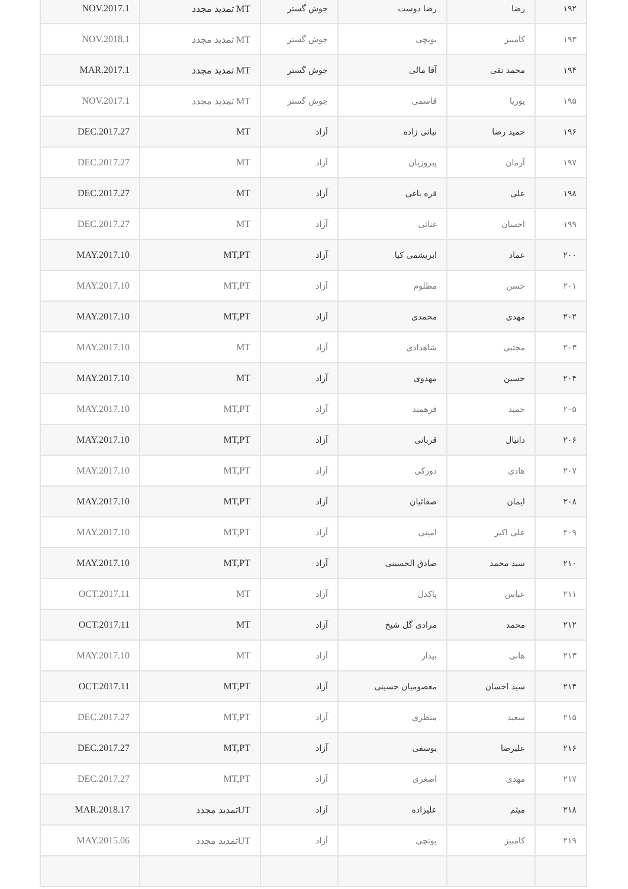| ۱۹۲ | رضا | رضا دوست | جوش گستر | MT تمدید مجدد | NOV.2017.1 |
| ۱۹۳ | کامبیز | یونچی | جوش گستر | MT تمدید مجدد | NOV.2018.1 |
| ۱۹۴ | محمد تقی | آقا مالی | جوش گستر | MT تمدید مجدد | MAR.2017.1 |
| ۱۹۵ | پوریا | قاسمی | جوش گستر | MT تمدید مجدد | NOV.2017.1 |
| ۱۹۶ | حمید رضا | نباتی زاده | آزاد | MT | DEC.2017.27 |
| ۱۹۷ | آرمان | پیروزیان | آزاد | MT | DEC.2017.27 |
| ۱۹۸ | علی | قره باغی | آزاد | MT | DEC.2017.27 |
| ۱۹۹ | احسان | غنائی | آزاد | MT | DEC.2017.27 |
| ۲۰۰ | عماد | ابریشمی کیا | آزاد | MT,PT | MAY.2017.10 |
| ۲۰۱ | حسن | مظلوم | آزاد | MT,PT | MAY.2017.10 |
| ۲۰۲ | مهدی | محمدی | آزاد | MT,PT | MAY.2017.10 |
| ۲۰۳ | مجتبی | شاهدادی | آزاد | MT | MAY.2017.10 |
| ۲۰۴ | حسین | مهدوی | آزاد | MT | MAY.2017.10 |
| ۲۰۵ | حمید | فرهمند | آزاد | MT,PT | MAY.2017.10 |
| ۲۰۶ | دانیال | قربانی | آزاد | MT,PT | MAY.2017.10 |
| ۲۰۷ | هادی | دورکی | آزاد | MT,PT | MAY.2017.10 |
| ۲۰۸ | ایمان | صفائیان | آزاد | MT,PT | MAY.2017.10 |
| ۲۰۹ | علی اکبر | امینی | آزاد | MT,PT | MAY.2017.10 |
| ۲۱۰ | سید محمد | صادق الحسینی | آزاد | MT,PT | MAY.2017.10 |
| ۲۱۱ | عباس | پاکدل | آزاد | MT | OCT.2017.11 |
| ۲۱۲ | محمد | مرادی گل شیخ | آزاد | MT | OCT.2017.11 |
| ۲۱۳ | هانی | بیدار | آزاد | MT | MAY.2017.10 |
| ۲۱۴ | سید احسان | معصومیان حسینی | آزاد | MT,PT | OCT.2017.11 |
| ۲۱۵ | سعید | منظری | آزاد | MT,PT | DEC.2017.27 |
| ۲۱۶ | علیرضا | یوسفی | آزاد | MT,PT | DEC.2017.27 |
| ۲۱۷ | مهدی | اصغری | آزاد | MT,PT | DEC.2017.27 |
| ۲۱۸ | میثم | علیزاده | آزاد | UTتمدید مجدد | MAR.2018.17 |
| ۲۱۹ | کامبیز | یونچی | آزاد | UTتمدید مجدد | MAY.2015.06 |